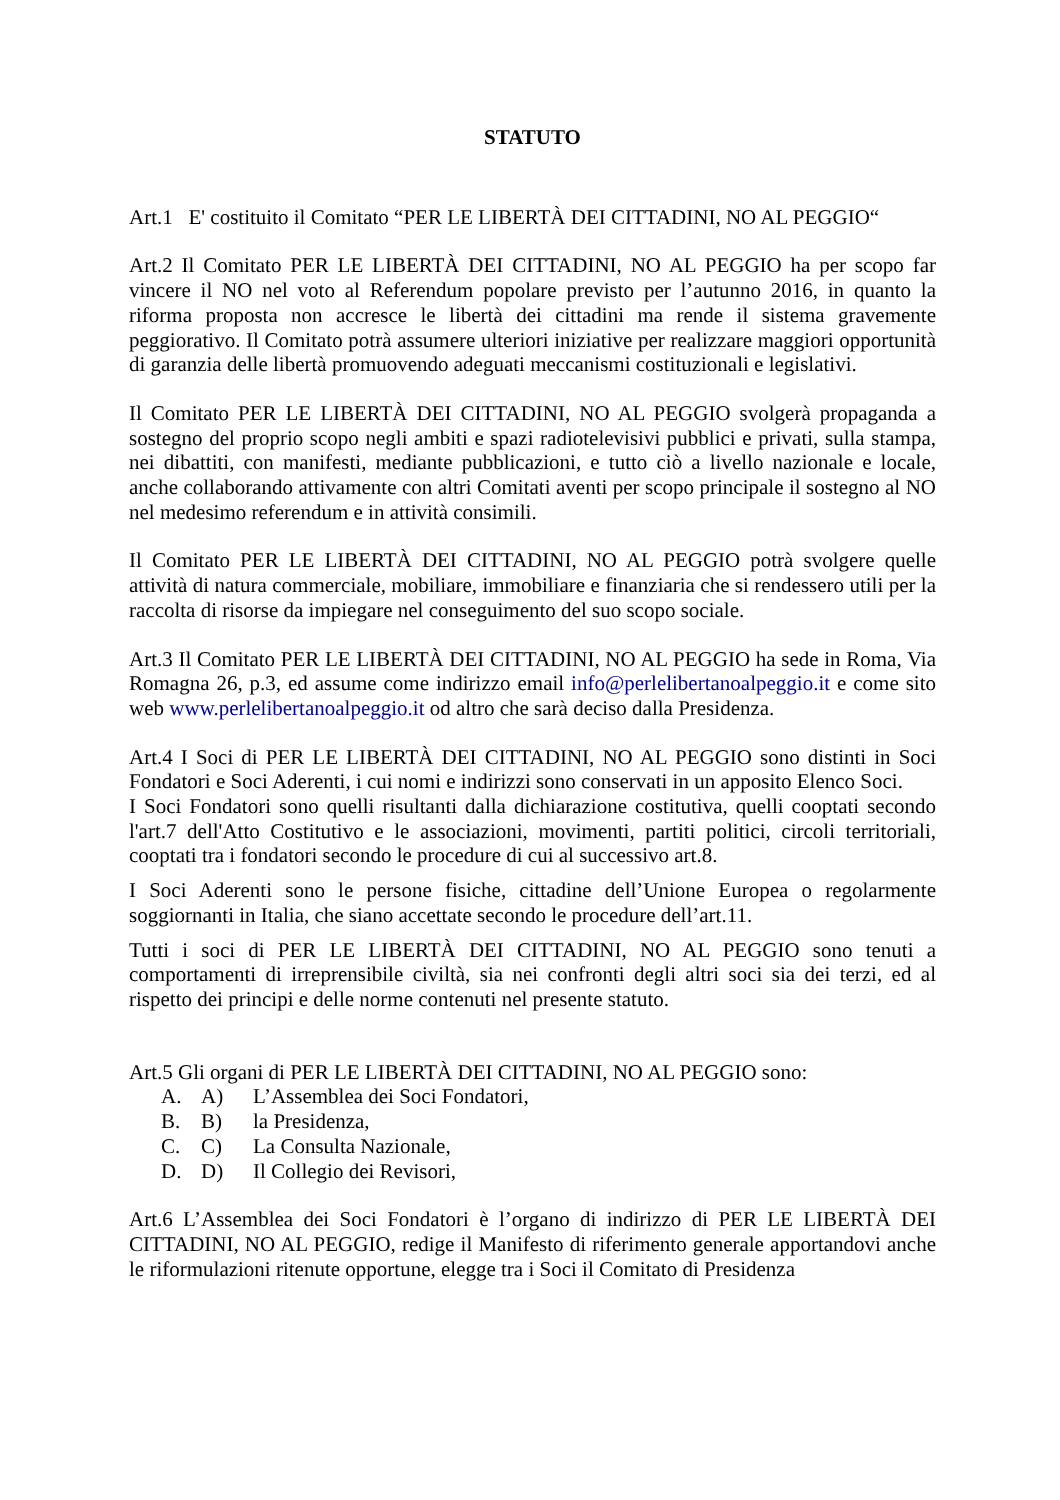STATUTO
Art.1 E' costituito il Comitato “PER LE LIBERTÀ DEI CITTADINI, NO AL PEGGIO“
Art.2 Il Comitato PER LE LIBERTÀ DEI CITTADINI, NO AL PEGGIO ha per scopo far vincere il NO nel voto al Referendum popolare previsto per l’autunno 2016, in quanto la riforma proposta non accresce le libertà dei cittadini ma rende il sistema gravemente peggiorativo. Il Comitato potrà assumere ulteriori iniziative per realizzare maggiori opportunità di garanzia delle libertà promuovendo adeguati meccanismi costituzionali e legislativi.
Il Comitato PER LE LIBERTÀ DEI CITTADINI, NO AL PEGGIO svolgerà propaganda a sostegno del proprio scopo negli ambiti e spazi radiotelevisivi pubblici e privati, sulla stampa, nei dibattiti, con manifesti, mediante pubblicazioni, e tutto ciò a livello nazionale e locale, anche collaborando attivamente con altri Comitati aventi per scopo principale il sostegno al NO nel medesimo referendum e in attività consimili.
Il Comitato PER LE LIBERTÀ DEI CITTADINI, NO AL PEGGIO potrà svolgere quelle attività di natura commerciale, mobiliare, immobiliare e finanziaria che si rendessero utili per la raccolta di risorse da impiegare nel conseguimento del suo scopo sociale.
Art.3 Il Comitato PER LE LIBERTÀ DEI CITTADINI, NO AL PEGGIO ha sede in Roma, Via Romagna 26, p.3, ed assume come indirizzo email info@perlelibertanoalpeggio.it e come sito web www.perlelibertanoalpeggio.it od altro che sarà deciso dalla Presidenza.
Art.4 I Soci di PER LE LIBERTÀ DEI CITTADINI, NO AL PEGGIO sono distinti in Soci Fondatori e Soci Aderenti, i cui nomi e indirizzi sono conservati in un apposito Elenco Soci.
I Soci Fondatori sono quelli risultanti dalla dichiarazione costitutiva, quelli cooptati secondo l'art.7 dell'Atto Costitutivo e le associazioni, movimenti, partiti politici, circoli territoriali, cooptati tra i fondatori secondo le procedure di cui al successivo art.8.
I Soci Aderenti sono le persone fisiche, cittadine dell’Unione Europea o regolarmente soggiornanti in Italia, che siano accettate secondo le procedure dell’art.11.
Tutti i soci di PER LE LIBERTÀ DEI CITTADINI, NO AL PEGGIO sono tenuti a comportamenti di irreprensibile civiltà, sia nei confronti degli altri soci sia dei terzi, ed al rispetto dei principi e delle norme contenuti nel presente statuto.
Art.5 Gli organi di PER LE LIBERTÀ DEI CITTADINI, NO AL PEGGIO sono:
A. A) L’Assemblea dei Soci Fondatori,
B. B) la Presidenza,
C. C) La Consulta Nazionale,
D. D) Il Collegio dei Revisori,
Art.6 L’Assemblea dei Soci Fondatori è l’organo di indirizzo di PER LE LIBERTÀ DEI CITTADINI, NO AL PEGGIO, redige il Manifesto di riferimento generale apportandovi anche le riformulazioni ritenute opportune, elegge tra i Soci il Comitato di Presidenza